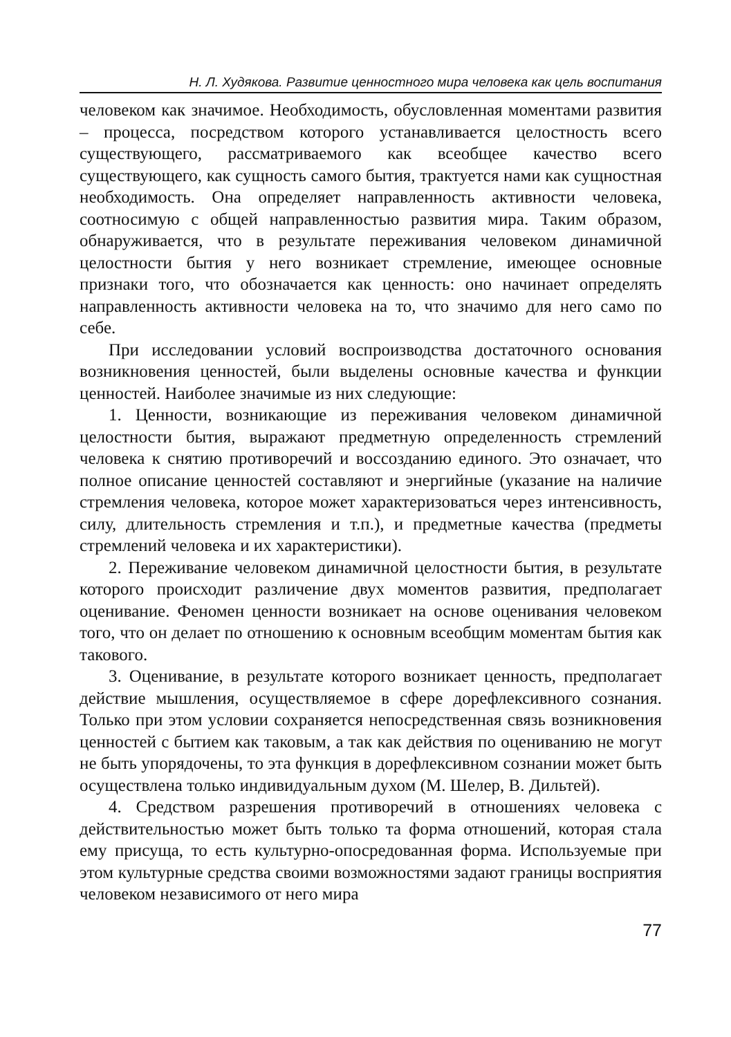Н. Л. Худякова. Развитие ценностного мира человека как цель воспитания
человеком как значимое. Необходимость, обусловленная моментами развития – процесса, посредством которого устанавливается целостность всего существующего, рассматриваемого как всеобщее качество всего существующего, как сущность самого бытия, трактуется нами как сущностная необходимость. Она определяет направленность активности человека, соотносимую с общей направленностью развития мира. Таким образом, обнаруживается, что в результате переживания человеком динамичной целостности бытия у него возникает стремление, имеющее основные признаки того, что обозначается как ценность: оно начинает определять направленность активности человека на то, что значимо для него само по себе.
При исследовании условий воспроизводства достаточного основания возникновения ценностей, были выделены основные качества и функции ценностей. Наиболее значимые из них следующие:
1. Ценности, возникающие из переживания человеком динамичной целостности бытия, выражают предметную определенность стремлений человека к снятию противоречий и воссозданию единого. Это означает, что полное описание ценностей составляют и энергийные (указание на наличие стремления человека, которое может характеризоваться через интенсивность, силу, длительность стремления и т.п.), и предметные качества (предметы стремлений человека и их характеристики).
2. Переживание человеком динамичной целостности бытия, в результате которого происходит различение двух моментов развития, предполагает оценивание. Феномен ценности возникает на основе оценивания человеком того, что он делает по отношению к основным всеобщим моментам бытия как такового.
3. Оценивание, в результате которого возникает ценность, предполагает действие мышления, осуществляемое в сфере дорефлексивного сознания. Только при этом условии сохраняется непосредственная связь возникновения ценностей с бытием как таковым, а так как действия по оцениванию не могут не быть упорядочены, то эта функция в дорефлексивном сознании может быть осуществлена только индивидуальным духом (М. Шелер, В. Дильтей).
4. Средством разрешения противоречий в отношениях человека с действительностью может быть только та форма отношений, которая стала ему присуща, то есть культурно-опосредованная форма. Используемые при этом культурные средства своими возможностями задают границы восприятия человеком независимого от него мира
77